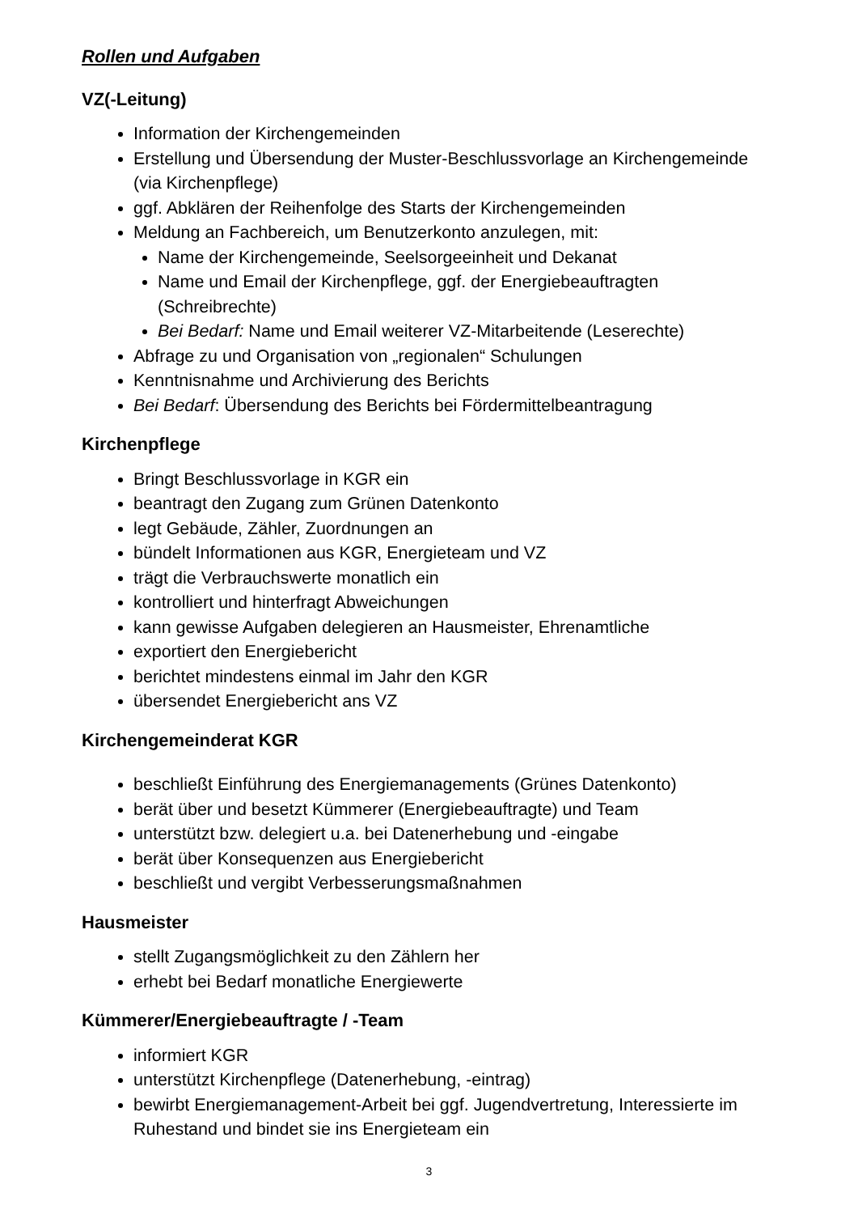Rollen und Aufgaben
VZ(-Leitung)
Information der Kirchengemeinden
Erstellung und Übersendung der Muster-Beschlussvorlage an Kirchengemeinde (via Kirchenpflege)
ggf. Abklären der Reihenfolge des Starts der Kirchengemeinden
Meldung an Fachbereich, um Benutzerkonto anzulegen, mit:
Name der Kirchengemeinde, Seelsorgeeinheit und Dekanat
Name und Email der Kirchenpflege, ggf. der Energiebeauftragten (Schreibrechte)
Bei Bedarf: Name und Email weiterer VZ-Mitarbeitende (Leserechte)
Abfrage zu und Organisation von „regionalen“ Schulungen
Kenntnisnahme und Archivierung des Berichts
Bei Bedarf: Übersendung des Berichts bei Fördermittelbeantragung
Kirchenpflege
Bringt Beschlussvorlage in KGR ein
beantragt den Zugang zum Grünen Datenkonto
legt Gebäude, Zähler, Zuordnungen an
bündelt Informationen aus KGR, Energieteam und VZ
trägt die Verbrauchswerte monatlich ein
kontrolliert und hinterfragt Abweichungen
kann gewisse Aufgaben delegieren an Hausmeister, Ehrenamtliche
exportiert den Energiebericht
berichtet mindestens einmal im Jahr den KGR
übersendet Energiebericht ans VZ
Kirchengemeinderat KGR
beschließt Einführung des Energiemanagements (Grünes Datenkonto)
berät über und besetzt Kümmerer (Energiebeauftragte) und Team
unterstützt bzw. delegiert u.a. bei Datenerhebung und -eingabe
berät über Konsequenzen aus Energiebericht
beschließt und vergibt Verbesserungsmaßnahmen
Hausmeister
stellt Zugangsmöglichkeit zu den Zählern her
erhebt bei Bedarf monatliche Energiewerte
Kümmerer/Energiebeauftragte / -Team
informiert KGR
unterstützt Kirchenpflege (Datenerhebung, -eintrag)
bewirbt Energiemanagement-Arbeit bei ggf. Jugendvertretung, Interessierte im Ruhestand und bindet sie ins Energieteam ein
3